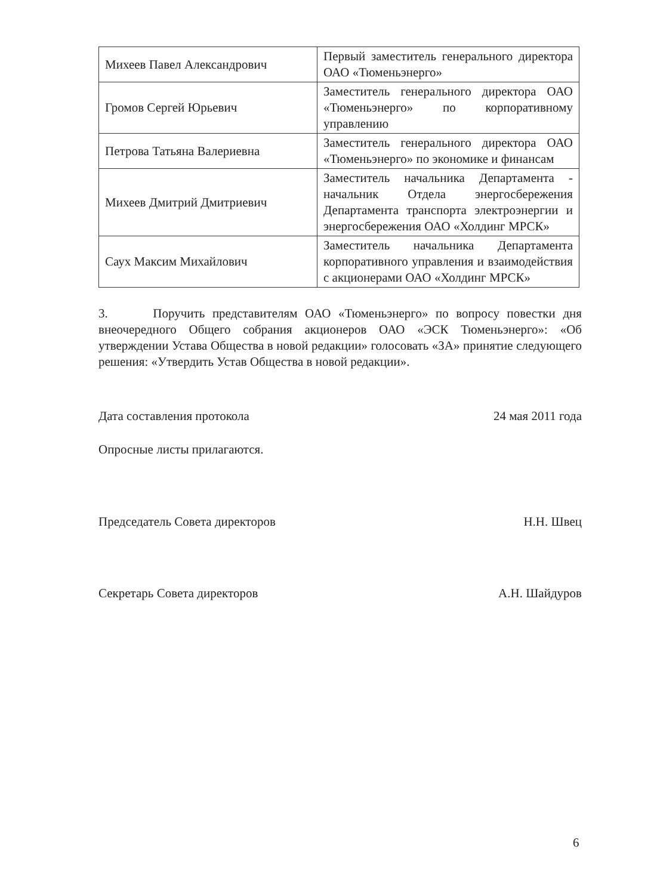| Михеев Павел Александрович | Первый заместитель генерального директора ОАО «Тюменьэнерго» |
| Громов Сергей Юрьевич | Заместитель генерального директора ОАО «Тюменьэнерго» по корпоративному управлению |
| Петрова Татьяна Валериевна | Заместитель генерального директора ОАО «Тюменьэнерго» по экономике и финансам |
| Михеев Дмитрий Дмитриевич | Заместитель начальника Департамента - начальник Отдела энергосбережения Департамента транспорта электроэнергии и энергосбережения ОАО «Холдинг МРСК» |
| Саух Максим Михайлович | Заместитель начальника Департамента корпоративного управления и взаимодействия с акционерами ОАО «Холдинг МРСК» |
3. Поручить представителям ОАО «Тюменьэнерго» по вопросу повестки дня внеочередного Общего собрания акционеров ОАО «ЭСК Тюменьэнерго»: «Об утверждении Устава Общества в новой редакции» голосовать «ЗА» принятие следующего решения: «Утвердить Устав Общества в новой редакции».
Дата составления протокола 24 мая 2011 года
Опросные листы прилагаются.
Председатель Совета директоров Н.Н. Швец
Секретарь Совета директоров А.Н. Шайдуров
6